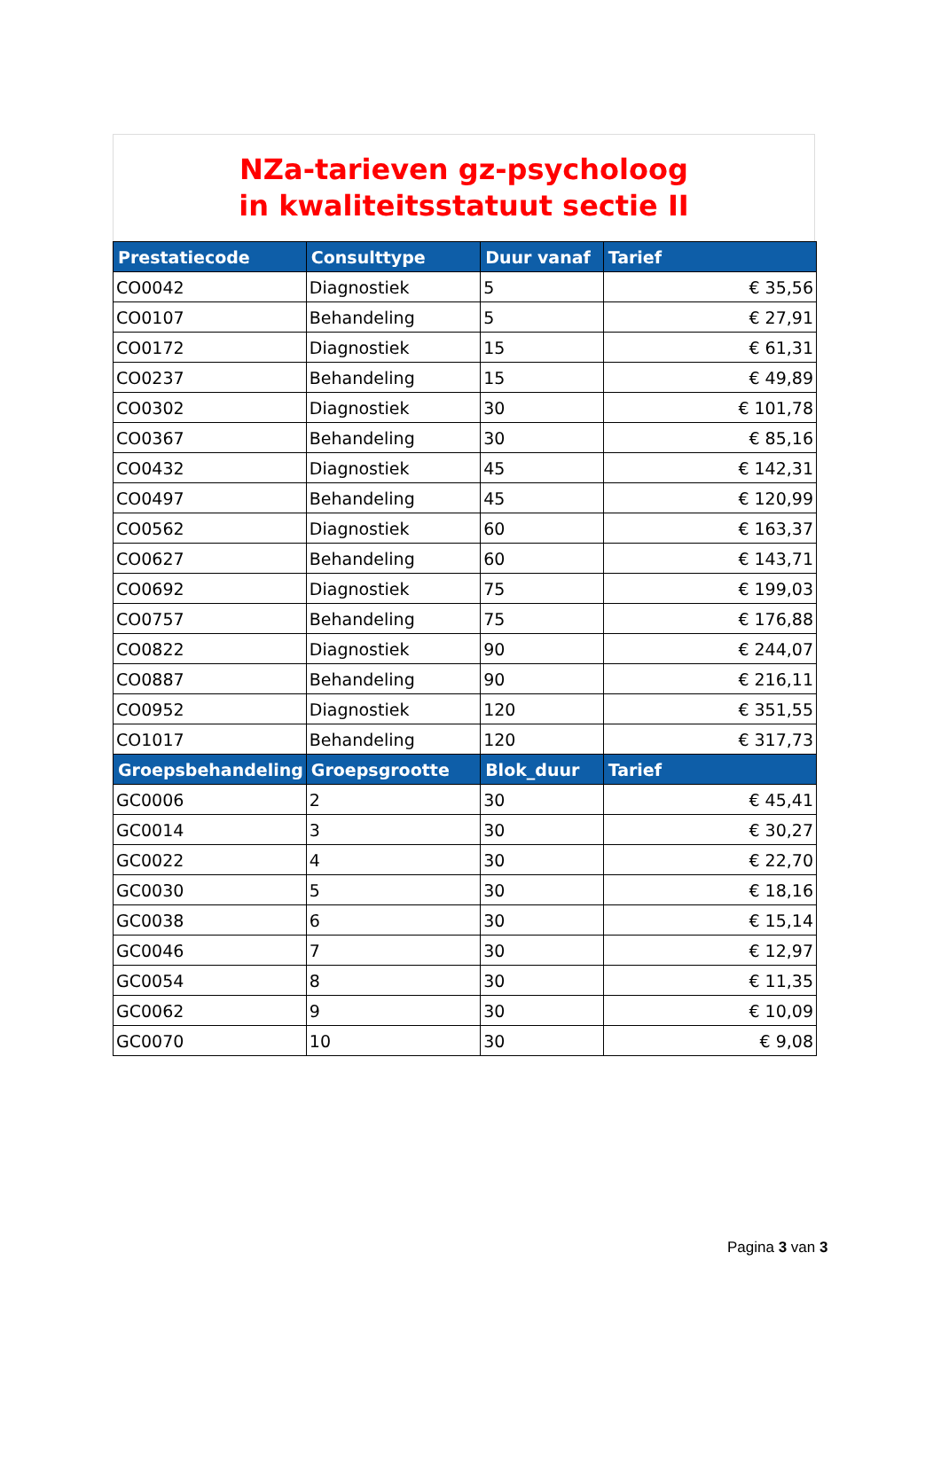NZa-tarieven gz-psycholoog
in kwaliteitsstatuut sectie II
| Prestatiecode | Consulttype | Duur vanaf | Tarief |
| --- | --- | --- | --- |
| CO0042 | Diagnostiek | 5 | € 35,56 |
| CO0107 | Behandeling | 5 | € 27,91 |
| CO0172 | Diagnostiek | 15 | € 61,31 |
| CO0237 | Behandeling | 15 | € 49,89 |
| CO0302 | Diagnostiek | 30 | € 101,78 |
| CO0367 | Behandeling | 30 | € 85,16 |
| CO0432 | Diagnostiek | 45 | € 142,31 |
| CO0497 | Behandeling | 45 | € 120,99 |
| CO0562 | Diagnostiek | 60 | € 163,37 |
| CO0627 | Behandeling | 60 | € 143,71 |
| CO0692 | Diagnostiek | 75 | € 199,03 |
| CO0757 | Behandeling | 75 | € 176,88 |
| CO0822 | Diagnostiek | 90 | € 244,07 |
| CO0887 | Behandeling | 90 | € 216,11 |
| CO0952 | Diagnostiek | 120 | € 351,55 |
| CO1017 | Behandeling | 120 | € 317,73 |
| Groepsbehandeling | Groepsgrootte | Blok_duur | Tarief |
| GC0006 | 2 | 30 | € 45,41 |
| GC0014 | 3 | 30 | € 30,27 |
| GC0022 | 4 | 30 | € 22,70 |
| GC0030 | 5 | 30 | € 18,16 |
| GC0038 | 6 | 30 | € 15,14 |
| GC0046 | 7 | 30 | € 12,97 |
| GC0054 | 8 | 30 | € 11,35 |
| GC0062 | 9 | 30 | € 10,09 |
| GC0070 | 10 | 30 | € 9,08 |
Pagina 3 van 3